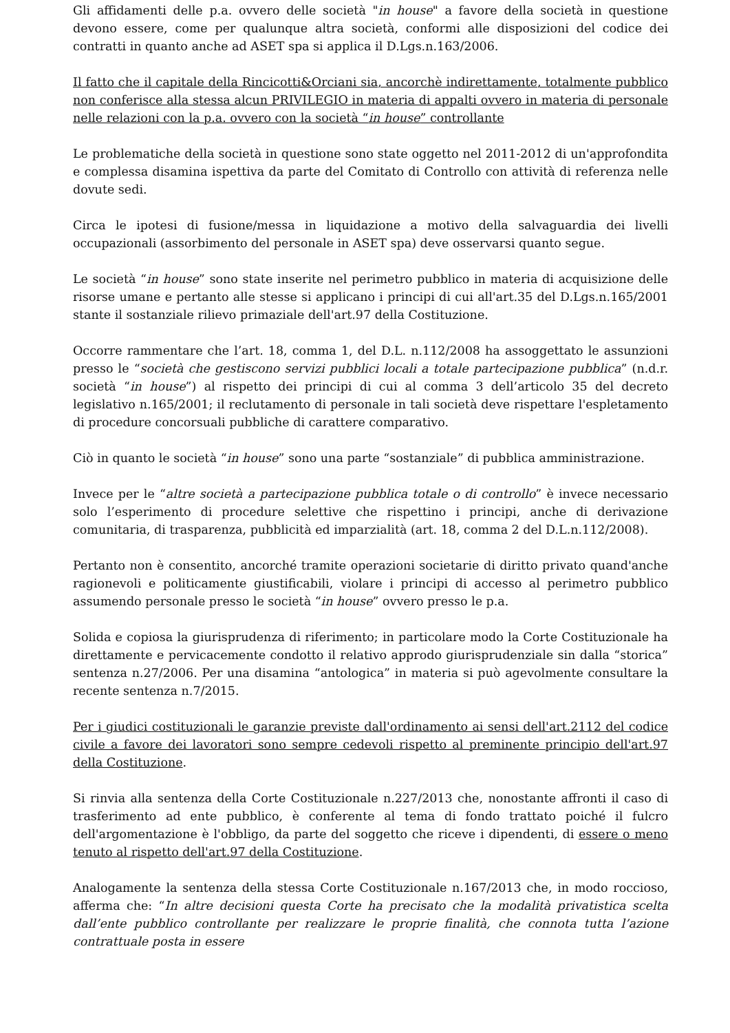Gli affidamenti delle p.a. ovvero delle società "in house" a favore della società in questione devono essere, come per qualunque altra società, conformi alle disposizioni del codice dei contratti in quanto anche ad ASET spa si applica il D.Lgs.n.163/2006.
Il fatto che il capitale della Rincicotti&Orciani sia, ancorchè indirettamente, totalmente pubblico non conferisce alla stessa alcun PRIVILEGIO in materia di appalti ovvero in materia di personale nelle relazioni con la p.a. ovvero con la società “in house” controllante
Le problematiche della società in questione sono state oggetto nel 2011-2012 di un'approfondita e complessa disamina ispettiva da parte del Comitato di Controllo con attività di referenza nelle dovute sedi.
Circa le ipotesi di fusione/messa in liquidazione a motivo della salvaguardia dei livelli occupazionali (assorbimento del personale in ASET spa) deve osservarsi quanto segue.
Le società “in house” sono state inserite nel perimetro pubblico in materia di acquisizione delle risorse umane e pertanto alle stesse si applicano i principi di cui all'art.35 del D.Lgs.n.165/2001 stante il sostanziale rilievo primaziale dell'art.97 della Costituzione.
Occorre rammentare che l’art. 18, comma 1, del D.L. n.112/2008 ha assoggettato le assunzioni presso le “società che gestiscono servizi pubblici locali a totale partecipazione pubblica” (n.d.r. società “in house”) al rispetto dei principi di cui al comma 3 dell’articolo 35 del decreto legislativo n.165/2001; il reclutamento di personale in tali società deve rispettare l'espletamento di procedure concorsuali pubbliche di carattere comparativo.
Ciò in quanto le società “in house” sono una parte “sostanziale” di pubblica amministrazione.
Invece per le “altre società a partecipazione pubblica totale o di controllo” è invece necessario solo l’esperimento di procedure selettive che rispettino i principi, anche di derivazione comunitaria, di trasparenza, pubblicità ed imparzialità (art. 18, comma 2 del D.L.n.112/2008).
Pertanto non è consentito, ancorché tramite operazioni societarie di diritto privato quand'anche ragionevoli e politicamente giustificabili, violare i principi di accesso al perimetro pubblico assumendo personale presso le società “in house” ovvero presso le p.a.
Solida e copiosa la giurisprudenza di riferimento; in particolare modo la Corte Costituzionale ha direttamente e pervicacemente condotto il relativo approdo giurisprudenziale sin dalla “storica” sentenza n.27/2006. Per una disamina “antologica” in materia si può agevolmente consultare la recente sentenza n.7/2015.
Per i giudici costituzionali le garanzie previste dall'ordinamento ai sensi dell'art.2112 del codice civile a favore dei lavoratori sono sempre cedevoli rispetto al preminente principio dell'art.97 della Costituzione.
Si rinvia alla sentenza della Corte Costituzionale n.227/2013 che, nonostante affronti il caso di trasferimento ad ente pubblico, è conferente al tema di fondo trattato poiché il fulcro dell'argomentazione è l'obbligo, da parte del soggetto che riceve i dipendenti, di essere o meno tenuto al rispetto dell'art.97 della Costituzione.
Analogamente la sentenza della stessa Corte Costituzionale n.167/2013 che, in modo roccioso, afferma che: “In altre decisioni questa Corte ha precisato che la modalità privatistica scelta dall’ente pubblico controllante per realizzare le proprie finalità, che connota tutta l’azione contrattuale posta in essere